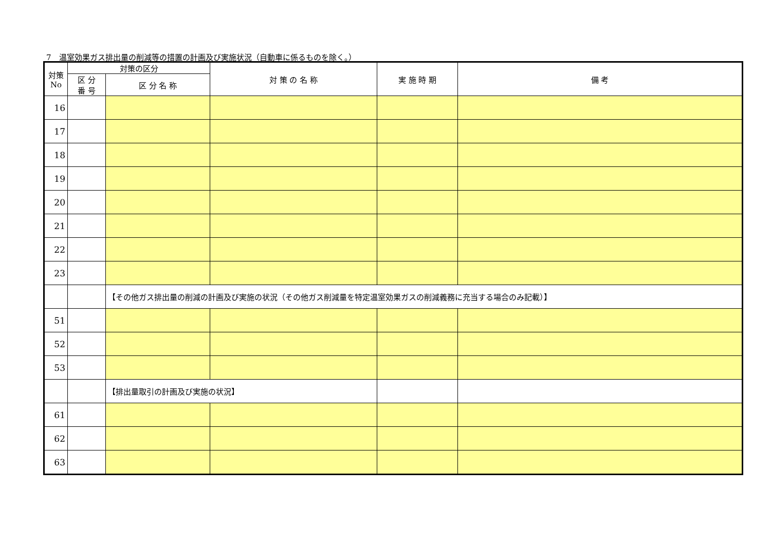7　温室効果ガス排出量の削減等の措置の計画及び実施状況（自動車に係るものを除く。）
| 対策 No | 対策の区分 | | 対 策 の 名 称 | 実 施 時 期 | 備 考 |
| --- | --- | --- | --- | --- | --- |
| | 区 分 番 号 | 区 分 名 称 | | | |
| 16 | | | | | |
| 17 | | | | | |
| 18 | | | | | |
| 19 | | | | | |
| 20 | | | | | |
| 21 | | | | | |
| 22 | | | | | |
| 23 | | | | | |
| | | 【その他ガス排出量の削減の計画及び実施の状況（その他ガス削減量を特定温室効果ガスの削減義務に充当する場合のみ記載）】 | | | |
| 51 | | | | | |
| 52 | | | | | |
| 53 | | | | | |
| | | 【排出量取引の計画及び実施の状況】 | | | |
| 61 | | | | | |
| 62 | | | | | |
| 63 | | | | | |